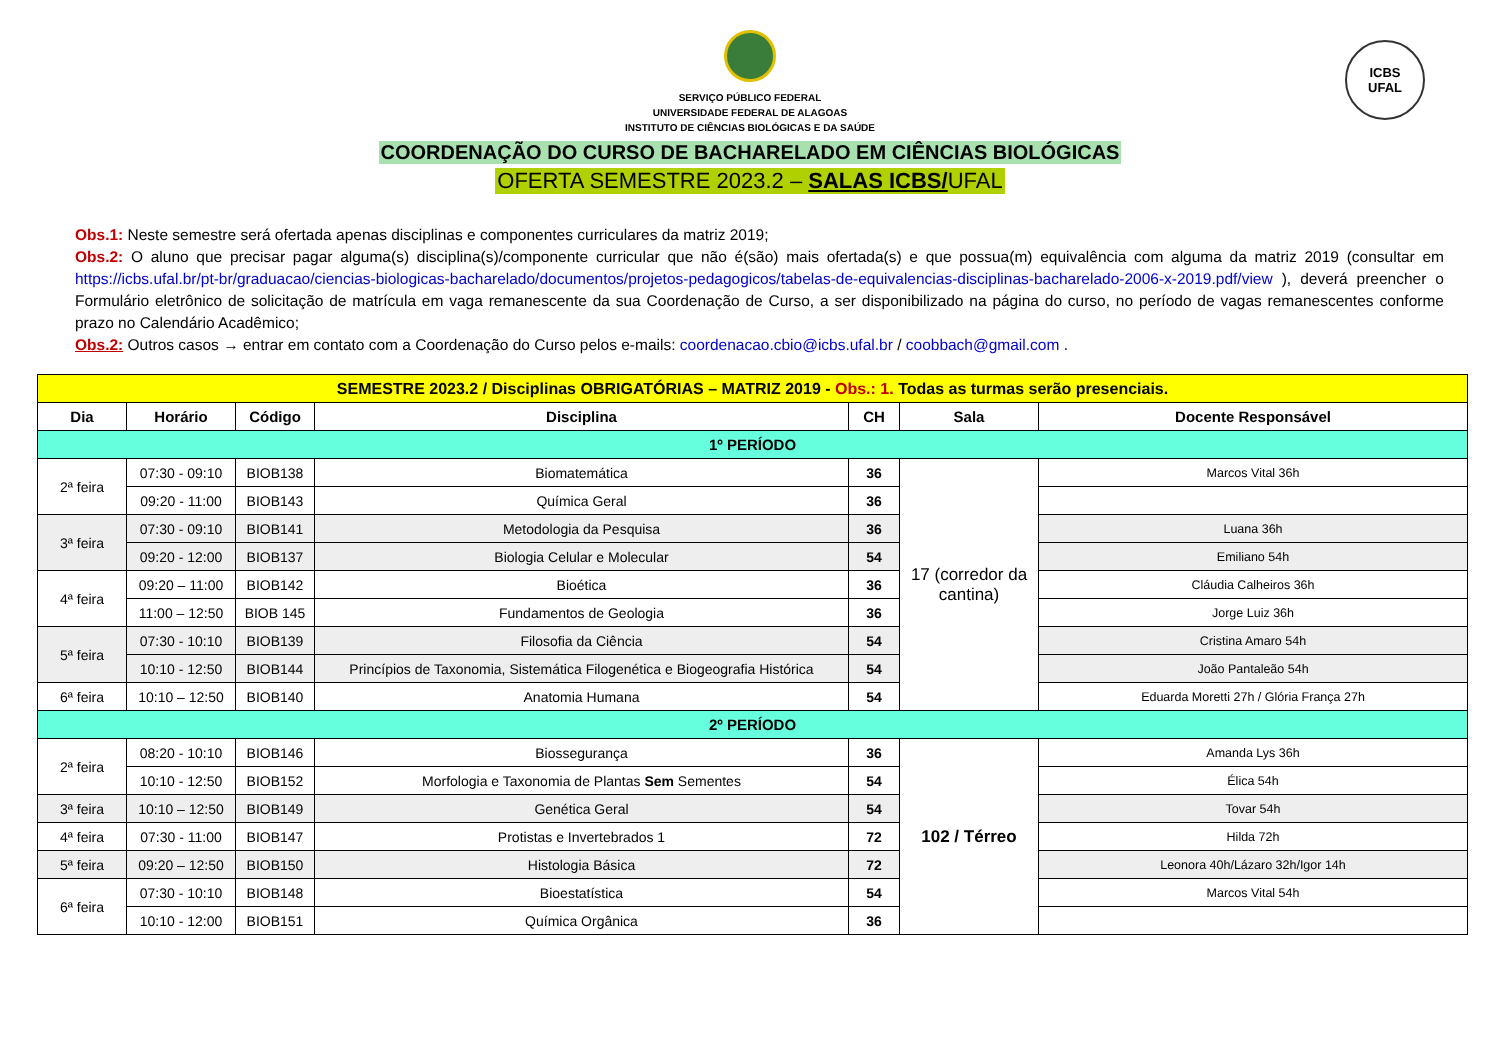ICBS
UFAL
SERVIÇO PÚBLICO FEDERAL
UNIVERSIDADE FEDERAL DE ALAGOAS
INSTITUTO DE CIÊNCIAS BIOLÓGICAS E DA SAÚDE
COORDENAÇÃO DO CURSO DE BACHARELADO EM CIÊNCIAS BIOLÓGICAS
OFERTA SEMESTRE 2023.2 – SALAS ICBS/UFAL
Obs.1: Neste semestre será ofertada apenas disciplinas e componentes curriculares da matriz 2019;
Obs.2: O aluno que precisar pagar alguma(s) disciplina(s)/componente curricular que não é(são) mais ofertada(s) e que possua(m) equivalência com alguma da matriz 2019 (consultar em https://icbs.ufal.br/pt-br/graduacao/ciencias-biologicas-bacharelado/documentos/projetos-pedagogicos/tabelas-de-equivalencias-disciplinas-bacharelado-2006-x-2019.pdf/view ), deverá preencher o Formulário eletrônico de solicitação de matrícula em vaga remanescente da sua Coordenação de Curso, a ser disponibilizado na página do curso, no período de vagas remanescentes conforme prazo no Calendário Acadêmico;
Obs.2: Outros casos → entrar em contato com a Coordenação do Curso pelos e-mails: coordenacao.cbio@icbs.ufal.br / coobbach@gmail.com .
| SEMESTRE 2023.2 / Disciplinas OBRIGATÓRIAS – MATRIZ 2019 - Obs.: 1. Todas as turmas serão presenciais. | | | | | | |
| Dia | Horário | Código | Disciplina | CH | Sala | Docente Responsável |
| 1º PERÍODO | | | | | | |
| 2ª feira | 07:30 - 09:10 | BIOB138 | Biomatemática | 36 | 17 (corredor da cantina) | Marcos Vital 36h |
| | 09:20 - 11:00 | BIOB143 | Química Geral | 36 | | |
| 3ª feira | 07:30 - 09:10 | BIOB141 | Metodologia da Pesquisa | 36 | | Luana 36h |
| | 09:20 - 12:00 | BIOB137 | Biologia Celular e Molecular | 54 | | Emiliano 54h |
| 4ª feira | 09:20 – 11:00 | BIOB142 | Bioética | 36 | | Cláudia Calheiros 36h |
| | 11:00 – 12:50 | BIOB 145 | Fundamentos de Geologia | 36 | | Jorge Luiz 36h |
| 5ª feira | 07:30 - 10:10 | BIOB139 | Filosofia da Ciência | 54 | | Cristina Amaro 54h |
| | 10:10 - 12:50 | BIOB144 | Princípios de Taxonomia, Sistemática Filogenética e Biogeografia Histórica | 54 | | João Pantaleão 54h |
| 6ª feira | 10:10 – 12:50 | BIOB140 | Anatomia Humana | 54 | | Eduarda Moretti 27h / Glória França 27h |
| 2º PERÍODO | | | | | | |
| 2ª feira | 08:20 - 10:10 | BIOB146 | Biossegurança | 36 | 102 / Térreo | Amanda Lys 36h |
| | 10:10 - 12:50 | BIOB152 | Morfologia e Taxonomia de Plantas Sem Sementes | 54 | | Élica 54h |
| 3ª feira | 10:10 – 12:50 | BIOB149 | Genética Geral | 54 | | Tovar 54h |
| 4ª feira | 07:30 - 11:00 | BIOB147 | Protistas e Invertebrados 1 | 72 | | Hilda 72h |
| 5ª feira | 09:20 – 12:50 | BIOB150 | Histologia Básica | 72 | | Leonora 40h/Lázaro 32h/Igor 14h |
| 6ª feira | 07:30 - 10:10 | BIOB148 | Bioestatística | 54 | | Marcos Vital 54h |
| | 10:10 - 12:00 | BIOB151 | Química Orgânica | 36 | | |